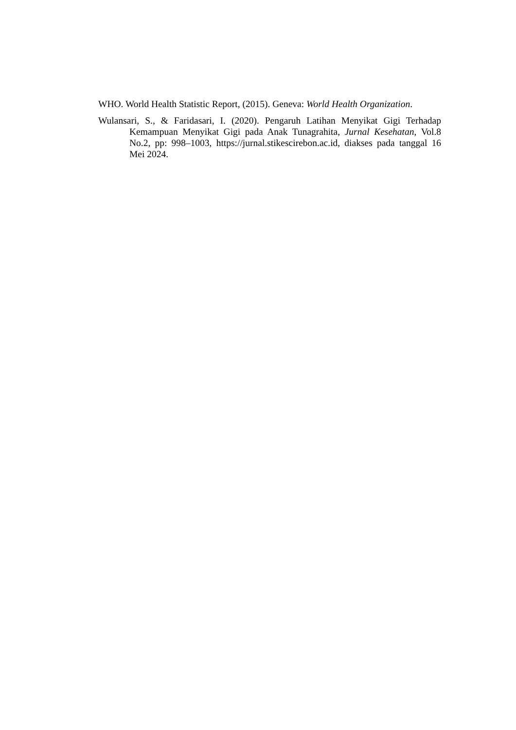WHO. World Health Statistic Report, (2015). Geneva: World Health Organization.
Wulansari, S., & Faridasari, I. (2020). Pengaruh Latihan Menyikat Gigi Terhadap Kemampuan Menyikat Gigi pada Anak Tunagrahita, Jurnal Kesehatan, Vol.8 No.2, pp: 998–1003, https://jurnal.stikescirebon.ac.id, diakses pada tanggal 16 Mei 2024.